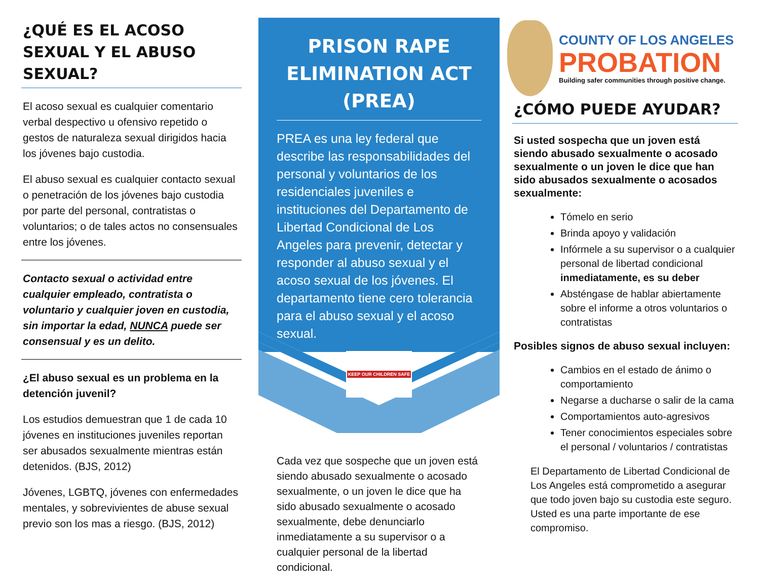¿QUÉ ES EL ACOSO SEXUAL Y EL ABUSO SEXUAL?
El acoso sexual es cualquier comentario verbal despectivo u ofensivo repetido o gestos de naturaleza sexual dirigidos hacia los jóvenes bajo custodia.
El abuso sexual es cualquier contacto sexual o penetración de los jóvenes bajo custodia por parte del personal, contratistas o voluntarios; o de tales actos no consensuales entre los jóvenes.
Contacto sexual o actividad entre cualquier empleado, contratista o voluntario y cualquier joven en custodia, sin importar la edad, NUNCA puede ser consensual y es un delito.
¿El abuso sexual es un problema en la detención juvenil?
Los estudios demuestran que 1 de cada 10 jóvenes en instituciones juveniles reportan ser abusados sexualmente mientras están detenidos. (BJS, 2012)
Jóvenes, LGBTQ, jóvenes con enfermedades mentales, y sobrevivientes de abuse sexual previo son los mas a riesgo. (BJS, 2012)
PRISON RAPE ELIMINATION ACT (PREA)
PREA es una ley federal que describe las responsabilidades del personal y voluntarios de los residenciales juveniles e instituciones del Departamento de Libertad Condicional de Los Angeles para prevenir, detectar y responder al abuso sexual y el acoso sexual de los jóvenes. El departamento tiene cero tolerancia para el abuso sexual y el acoso sexual.
KEEP OUR CHILDREN SAFE
Cada vez que sospeche que un joven está siendo abusado sexualmente o acosado sexualmente, o un joven le dice que ha sido abusado sexualmente o acosado sexualmente, debe denunciarlo inmediatamente a su supervisor o a cualquier personal de la libertad condicional.
COUNTY OF LOS ANGELES
PROBATION
Building safer communities through positive change.
¿CÓMO PUEDE AYUDAR?
Si usted sospecha que un joven está siendo abusado sexualmente o acosado sexualmente o un joven le dice que han sido abusados sexualmente o acosados sexualmente:
Tómelo en serio
Brinda apoyo y validación
Infórmele a su supervisor o a cualquier personal de libertad condicional inmediatamente, es su deber
Absténgase de hablar abiertamente sobre el informe a otros voluntarios o contratistas
Posibles signos de abuso sexual incluyen:
Cambios en el estado de ánimo o comportamiento
Negarse a ducharse o salir de la cama
Comportamientos auto-agresivos
Tener conocimientos especiales sobre el personal / voluntarios / contratistas
El Departamento de Libertad Condicional de Los Angeles está comprometido a asegurar que todo joven bajo su custodia este seguro. Usted es una parte importante de ese compromiso.